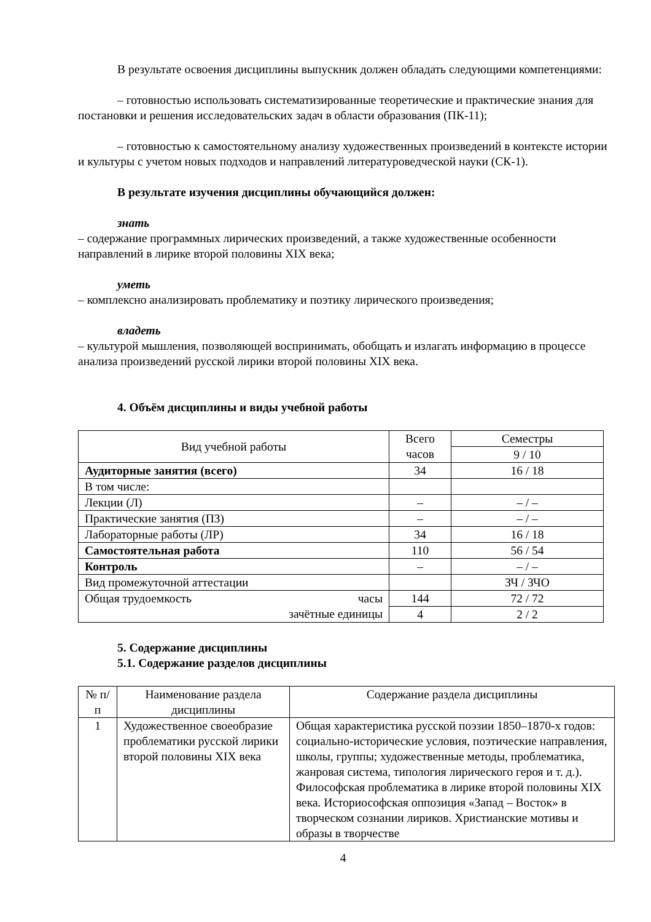В результате освоения дисциплины выпускник должен обладать следующими компетенциями:
– готовностью использовать систематизированные теоретические и практические знания для постановки и решения исследовательских задач в области образования (ПК-11);
– готовностью к самостоятельному анализу художественных произведений в контексте истории и культуры с учетом новых подходов и направлений литературоведческой науки (СК-1).
В результате изучения дисциплины обучающийся должен:
знать
– содержание программных лирических произведений, а также художественные особенности направлений в лирике второй половины XIX века;
уметь
– комплексно анализировать проблематику и поэтику лирического произведения;
владеть
– культурой мышления, позволяющей воспринимать, обобщать и излагать информацию в процессе анализа произведений русской лирики второй половины XIX века.
4. Объём дисциплины и виды учебной работы
| Вид учебной работы | Всего часов | Семестры |
| | | 9 / 10 |
| Аудиторные занятия (всего) | 34 | 16 / 18 |
| В том числе: | | |
| Лекции (Л) | – | – / – |
| Практические занятия (ПЗ) | – | – / – |
| Лабораторные работы (ЛР) | 34 | 16 / 18 |
| Самостоятельная работа | 110 | 56 / 54 |
| Контроль | – | – / – |
| Вид промежуточной аттестации | | ЗЧ / ЗЧО |
| Общая трудоемкость часы зачётные единицы | 144 | 72 / 72 |
| | 4 | 2 / 2 |
5. Содержание дисциплины
5.1. Содержание разделов дисциплины
| № п/п | Наименование раздела дисциплины | Содержание раздела дисциплины |
| 1 | Художественное своеобразие проблематики русской лирики второй половины XIX века | Общая характеристика русской поэзии 1850–1870-х годов: социально-исторические условия, поэтические направления, школы, группы; художественные методы, проблематика, жанровая система, типология лирического героя и т. д.). Философская проблематика в лирике второй половины XIX века. Историософская оппозиция «Запад – Восток» в творческом сознании лириков. Христианские мотивы и образы в творчестве |
4